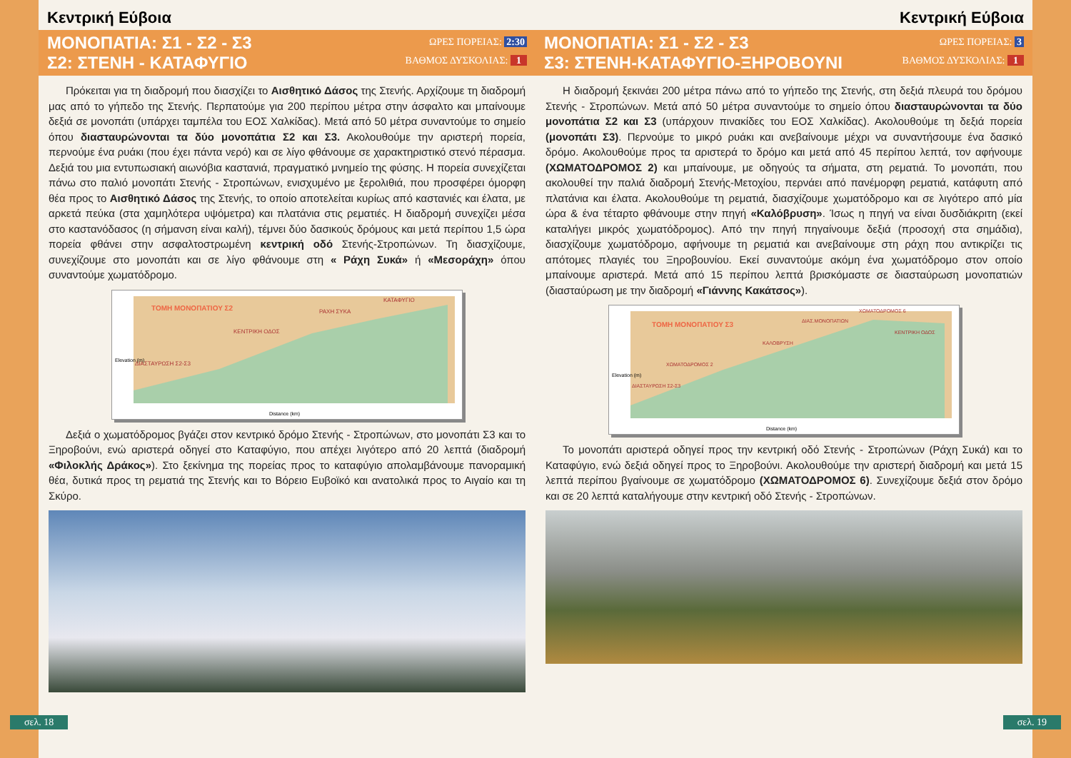Κεντρική Εύβοια
ΜΟΝΟΠΑΤΙΑ: Σ1 - Σ2 - Σ3
Σ2: ΣΤΕΝΗ - ΚΑΤΑΦΥΓΙΟ
ΩΡΕΣ ΠΟΡΕΙΑΣ: 2:30
ΒΑΘΜΟΣ ΔΥΣΚΟΛΙΑΣ: 1
Πρόκειται για τη διαδρομή που διασχίζει το Αισθητικό Δάσος της Στενής. Αρχίζουμε τη διαδρομή μας από το γήπεδο της Στενής. Περπατούμε για 200 περίπου μέτρα στην άσφαλτο και μπαίνουμε δεξιά σε μονοπάτι (υπάρχει ταμπέλα του ΕΟΣ Χαλκίδας). Μετά από 50 μέτρα συναντούμε το σημείο όπου διασταυρώνονται τα δύο μονοπάτια Σ2 και Σ3. Ακολουθούμε την αριστερή πορεία, περνούμε ένα ρυάκι (που έχει πάντα νερό) και σε λίγο φθάνουμε σε χαρακτηριστικό στενό πέρασμα. Δεξιά του μια εντυπωσιακή αιωνόβια καστανιά, πραγματικό μνημείο της φύσης. Η πορεία συνεχίζεται πάνω στο παλιό μονοπάτι Στενής - Στροπώνων, ενισχυμένο με ξερολιθιά, που προσφέρει όμορφη θέα προς το Αισθητικό Δάσος της Στενής, το οποίο αποτελείται κυρίως από καστανιές και έλατα, με αρκετά πεύκα (στα χαμηλότερα υψόμετρα) και πλατάνια στις ρεματιές. Η διαδρομή συνεχίζει μέσα στο καστανόδασος (η σήμανση είναι καλή), τέμνει δύο δασικούς δρόμους και μετά περίπου 1,5 ώρα πορεία φθάνει στην ασφαλτοστρωμένη κεντρική οδό Στενής-Στροπώνων. Τη διασχίζουμε, συνεχίζουμε στο μονοπάτι και σε λίγο φθάνουμε στη « Ράχη Συκά» ή «Μεσοράχη» όπου συναντούμε χωματόδρομο.
ΤΟΜΗ ΜΟΝΟΠΑΤΙΟΥ Σ2
ΚΑΤΑΦΥΓΙΟ
ΡΑΧΗ ΣΥΚΑ
ΚΕΝΤΡΙΚΗ ΟΔΟΣ
ΔΙΑΣΤΑΥΡΩΣΗ Σ2-Σ3
Distance (km)
Elevation (m)
Δεξιά ο χωματόδρομος βγάζει στον κεντρικό δρόμο Στενής - Στροπώνων, στο μονοπάτι Σ3 και το Ξηροβούνι, ενώ αριστερά οδηγεί στο Καταφύγιο, που απέχει λιγότερο από 20 λεπτά (διαδρομή «Φιλοκλής Δράκος»). Στο ξεκίνημα της πορείας προς το καταφύγιο απολαμβάνουμε πανοραμική θέα, δυτικά προς τη ρεματιά της Στενής και το Βόρειο Ευβοϊκό και ανατολικά προς το Αιγαίο και τη Σκύρο.
σελ. 18
Κεντρική Εύβοια
ΜΟΝΟΠΑΤΙΑ: Σ1 - Σ2 - Σ3
Σ3: ΣΤΕΝΗ-ΚΑΤΑΦΥΓΙΟ-ΞΗΡΟΒΟΥΝΙ
ΩΡΕΣ ΠΟΡΕΙΑΣ: 3
ΒΑΘΜΟΣ ΔΥΣΚΟΛΙΑΣ: 1
Η διαδρομή ξεκινάει 200 μέτρα πάνω από το γήπεδο της Στενής, στη δεξιά πλευρά του δρόμου Στενής - Στροπώνων. Μετά από 50 μέτρα συναντούμε το σημείο όπου διασταυρώνονται τα δύο μονοπάτια Σ2 και Σ3 (υπάρχουν πινακίδες του ΕΟΣ Χαλκίδας). Ακολουθούμε τη δεξιά πορεία (μονοπάτι Σ3). Περνούμε το μικρό ρυάκι και ανεβαίνουμε μέχρι να συναντήσουμε ένα δασικό δρόμο. Ακολουθούμε προς τα αριστερά το δρόμο και μετά από 45 περίπου λεπτά, τον αφήνουμε (ΧΩΜΑΤΟΔΡΟΜΟΣ 2) και μπαίνουμε, με οδηγούς τα σήματα, στη ρεματιά. Το μονοπάτι, που ακολουθεί την παλιά διαδρομή Στενής-Μετοχίου, περνάει από πανέμορφη ρεματιά, κατάφυτη από πλατάνια και έλατα. Ακολουθούμε τη ρεματιά, διασχίζουμε χωματόδρομο και σε λιγότερο από μία ώρα & ένα τέταρτο φθάνουμε στην πηγή «Καλόβρυση». Ίσως η πηγή να είναι δυσδιάκριτη (εκεί καταλήγει μικρός χωματόδρομος). Από την πηγή πηγαίνουμε δεξιά (προσοχή στα σημάδια), διασχίζουμε χωματόδρομο, αφήνουμε τη ρεματιά και ανεβαίνουμε στη ράχη που αντικρίζει τις απότομες πλαγιές του Ξηροβουνίου. Εκεί συναντούμε ακόμη ένα χωματόδρομο στον οποίο μπαίνουμε αριστερά. Μετά από 15 περίπου λεπτά βρισκόμαστε σε διασταύρωση μονοπατιών (διασταύρωση με την διαδρομή «Γιάννης Κακάτσος»).
ΤΟΜΗ ΜΟΝΟΠΑΤΙΟΥ Σ3
ΧΩΜΑΤΟΔΡΟΜΟΣ 6
ΔΙΑΣ.ΜΟΝΟΠΑΤΙΩΝ
ΚΕΝΤΡΙΚΗ ΟΔΟΣ
ΚΑΛΟΒΡΥΣΗ
ΧΩΜΑΤΟΔΡΟΜΟΣ 2
ΔΙΑΣΤΑΥΡΩΣΗ Σ2-Σ3
Distance (km)
Elevation (m)
Το μονοπάτι αριστερά οδηγεί προς την κεντρική οδό Στενής - Στροπώνων (Ράχη Συκά) και το Καταφύγιο, ενώ δεξιά οδηγεί προς το Ξηροβούνι. Ακολουθούμε την αριστερή διαδρομή και μετά 15 λεπτά περίπου βγαίνουμε σε χωματόδρομο (ΧΩΜΑΤΟΔΡΟΜΟΣ 6). Συνεχίζουμε δεξιά στον δρόμο και σε 20 λεπτά καταλήγουμε στην κεντρική οδό Στενής - Στροπώνων.
σελ. 19